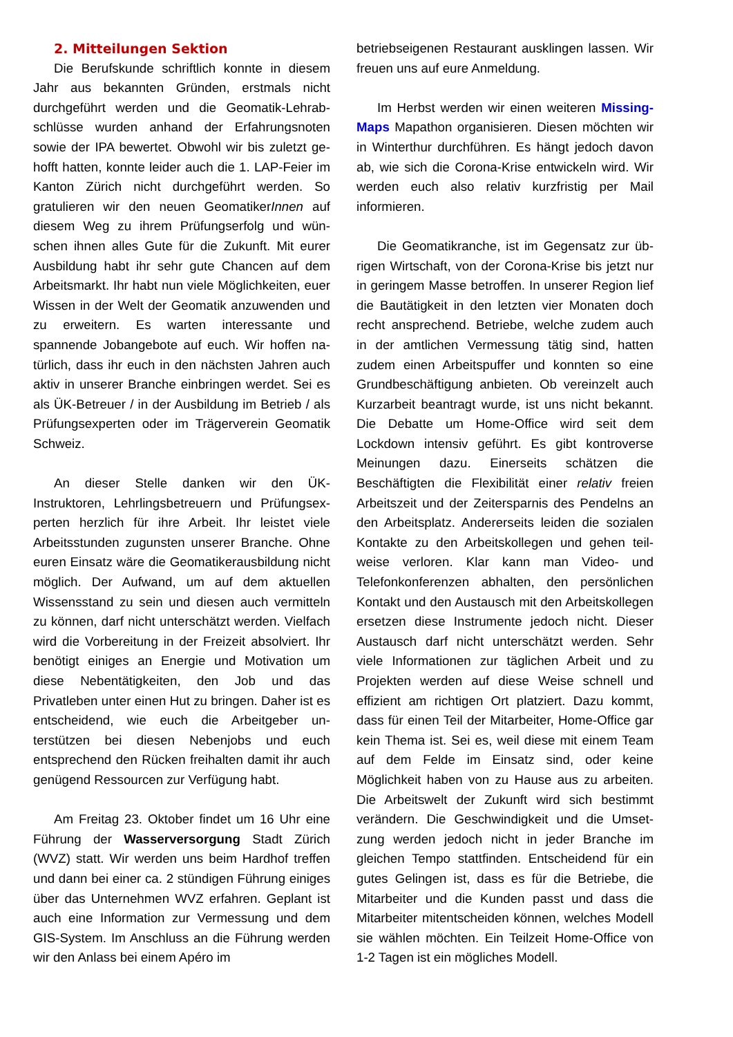2. Mitteilungen Sektion
Die Berufskunde schriftlich konnte in diesem Jahr aus bekannten Gründen, erstmals nicht durchgeführt werden und die Geomatik-Lehrab­schlüsse wurden anhand der Erfahrungsnoten sowie der IPA bewertet. Obwohl wir bis zuletzt ge­hofft hatten, konnte leider auch die 1. LAP-Feier im Kanton Zürich nicht durchgeführt werden. So gratulieren wir den neuen GeomatikerInnen auf diesem Weg zu ihrem Prüfungserfolg und wün­schen ihnen alles Gute für die Zukunft. Mit eurer Ausbildung habt ihr sehr gute Chancen auf dem Arbeitsmarkt. Ihr habt nun viele Möglichkeiten, euer Wissen in der Welt der Geomatik anzuwen­den und zu erweitern. Es warten interessante und spannende Jobangebote auf euch. Wir hoffen na­türlich, dass ihr euch in den nächsten Jahren auch aktiv in unserer Branche einbringen werdet. Sei es als ÜK-Betreuer / in der Ausbildung im Betrieb / als Prüfungsexperten oder im Trägerverein Geo­matik Schweiz.
An dieser Stelle danken wir den ÜK-Instruktoren, Lehrlingsbetreuern und Prüfungsex­perten herzlich für ihre Arbeit. Ihr leistet viele Arbeitsstunden zugunsten unserer Branche. Ohne euren Einsatz wäre die Geomatikerausbil­dung nicht möglich. Der Aufwand, um auf dem aktuellen Wissensstand zu sein und diesen auch vermitteln zu können, darf nicht unterschätzt wer­den. Vielfach wird die Vorbereitung in der Freizeit absolviert. Ihr benötigt einiges an Energie und Mo­tivation um diese Nebentätigkeiten, den Job und das Privatleben unter einen Hut zu bringen. Daher ist es entscheidend, wie euch die Arbeitgeber un­terstützen bei diesen Nebenjobs und euch entsprechend den Rücken freihalten damit ihr auch genügend Ressourcen zur Verfügung habt.
Am Freitag 23. Oktober findet um 16 Uhr eine Führung der Wasserversorgung Stadt Zürich (WVZ) statt. Wir werden uns beim Hardhof treffen und dann bei einer ca. 2 stündigen Führung eini­ges über das Unternehmen WVZ erfahren. Geplant ist auch eine Information zur Vermessung und dem GIS-System. Im Anschluss an die Füh­rung werden wir den Anlass bei einem Apéro im
betriebseigenen Restaurant ausklingen lassen. Wir freuen uns auf eure Anmeldung.
Im Herbst werden wir einen weiteren Missing-Maps Mapathon organisieren. Diesen möchten wir in Winterthur durchführen. Es hängt jedoch da­von ab, wie sich die Corona-Krise entwickeln wird. Wir werden euch also relativ kurzfristig per Mail informieren.
Die Geomatikranche, ist im Gegensatz zur üb­rigen Wirtschaft, von der Corona-Krise bis jetzt nur in geringem Masse betroffen. In unserer Re­gion lief die Bautätigkeit in den letzten vier Monaten doch recht ansprechend. Betriebe, wel­che zudem auch in der amtlichen Vermessung tätig sind, hatten zudem einen Arbeitspuffer und konnten so eine Grundbeschäftigung anbieten. Ob vereinzelt auch Kurzarbeit beantragt wurde, ist uns nicht bekannt. Die Debatte um Home-Office wird seit dem Lockdown intensiv geführt. Es gibt kontroverse Meinungen dazu. Einerseits schätzen die Beschäftigten die Flexibilität einer relativ freien Arbeitszeit und der Zeitersparnis des Pendelns an den Arbeitsplatz. Andererseits leiden die sozialen Kontakte zu den Arbeitskollegen und gehen teil­weise verloren. Klar kann man Video- und Telefonkonferenzen abhalten, den persönlichen Kontakt und den Austausch mit den Arbeitskolle­gen ersetzen diese Instrumente jedoch nicht. Dieser Austausch darf nicht unterschätzt werden. Sehr viele Informationen zur täglichen Arbeit und zu Projekten werden auf diese Weise schnell und effizient am richtigen Ort platziert. Dazu kommt, dass für einen Teil der Mitarbeiter, Home-Office gar kein Thema ist. Sei es, weil diese mit einem Team auf dem Felde im Einsatz sind, oder keine Möglichkeit haben von zu Hause aus zu arbeiten. Die Arbeitswelt der Zukunft wird sich bestimmt verändern. Die Geschwindigkeit und die Umset­zung werden jedoch nicht in jeder Branche im gleichen Tempo stattfinden. Entscheidend für ein gutes Gelingen ist, dass es für die Betriebe, die Mitarbeiter und die Kunden passt und dass die Mitarbeiter mitentscheiden können, welches Mo­dell sie wählen möchten. Ein Teilzeit Home-Office von 1-2 Tagen ist ein mögliches Modell.